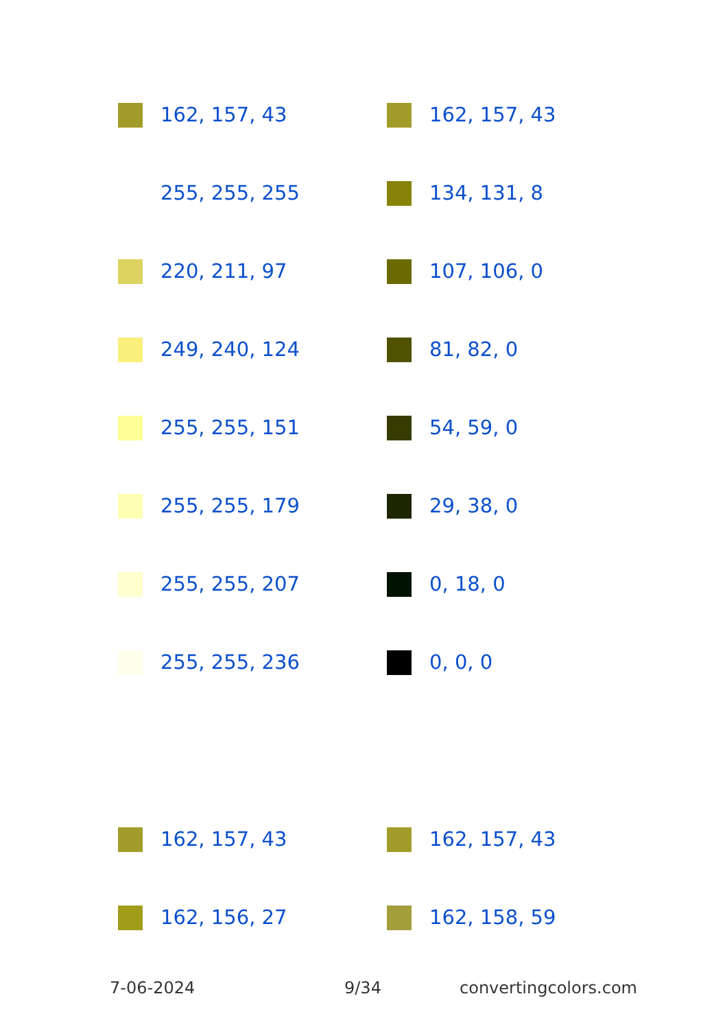| | 162, 157, 43 | | 162, 157, 43 |
| | 255, 255, 255 | | 134, 131, 8 |
| | 220, 211, 97 | | 107, 106, 0 |
| | 249, 240, 124 | | 81, 82, 0 |
| | 255, 255, 151 | | 54, 59, 0 |
| | 255, 255, 179 | | 29, 38, 0 |
| | 255, 255, 207 | | 0, 18, 0 |
| | 255, 255, 236 | | 0, 0, 0 |
| | 162, 157, 43 | | 162, 157, 43 |
| | 162, 156, 27 | | 162, 158, 59 |
7-06-2024 9/34 convertingcolors.com